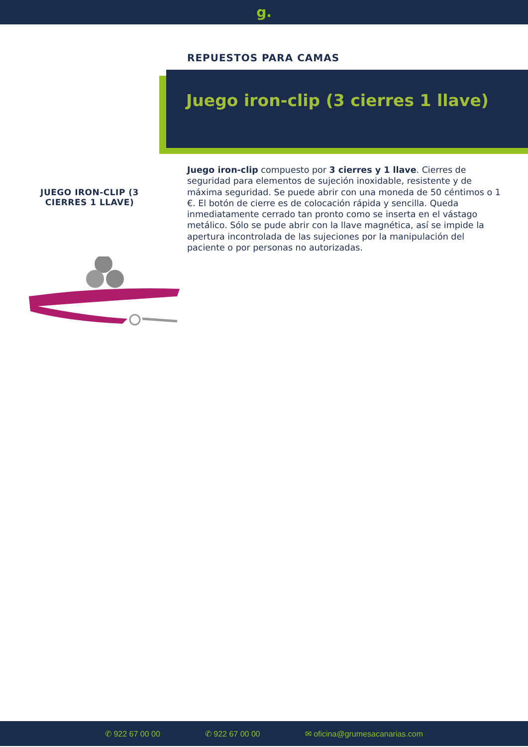g.
REPUESTOS PARA CAMAS
Juego iron-clip (3 cierres 1 llave)
Juego iron-clip compuesto por 3 cierres y 1 llave. Cierres de seguridad para elementos de sujeción inoxidable, resistente y de máxima seguridad. Se puede abrir con una moneda de 50 céntimos o 1 €. El botón de cierre es de colocación rápida y sencilla. Queda inmediatamente cerrado tan pronto como se inserta en el vástago metálico. Sólo se pude abrir con la llave magnética, así se impide la apertura incontrolada de las sujeciones por la manipulación del paciente o por personas no autorizadas.
JUEGO IRON-CLIP (3 CIERRES 1 LLAVE)
✆ 922 67 00 00 ✆ 922 67 00 00 ✉ oficina@grumesacanarias.com